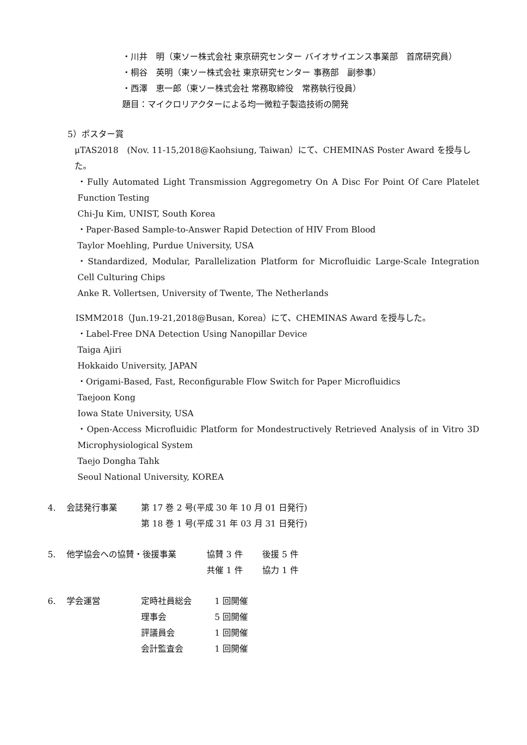・川井　明（東ソー株式会社 東京研究センター バイオサイエンス事業部　首席研究員）
・桐谷　英明（東ソー株式会社 東京研究センター 事務部　副参事）
・西澤　恵一郎（東ソー株式会社 常務取締役　常務執行役員）
題目：マイクロリアクターによる均一微粒子製造技術の開発
5）ポスター賞
μTAS2018　(Nov. 11-15,2018@Kaohsiung, Taiwan）にて、CHEMINAS Poster Award を授与した。
・Fully Automated Light Transmission Aggregometry On A Disc For Point Of Care Platelet Function Testing
Chi-Ju Kim, UNIST, South Korea
・Paper-Based Sample-to-Answer Rapid Detection of HIV From Blood
Taylor Moehling, Purdue University, USA
・Standardized, Modular, Parallelization Platform for Microfluidic Large-Scale Integration Cell Culturing Chips
Anke R. Vollertsen, University of Twente, The Netherlands
ISMM2018（Jun.19-21,2018@Busan, Korea）にて、CHEMINAS Award を授与した。
・Label-Free DNA Detection Using Nanopillar Device
Taiga Ajiri
Hokkaido University, JAPAN
・Origami-Based, Fast, Reconfigurable Flow Switch for Paper Microfluidics
Taejoon Kong
Iowa State University, USA
・Open-Access Microfluidic Platform for Mondestructively Retrieved Analysis of in Vitro 3D Microphysiological System
Taejo Dongha Tahk
Seoul National University, KOREA
4. 会誌発行事業 第 17 巻 2 号(平成 30 年 10 月 01 日発行)
第 18 巻 1 号(平成 31 年 03 月 31 日発行)
5. 他学協会への協賛・後援事業 協賛 3 件 後援 5 件
共催 1 件 協力 1 件
6. 学会運営 定時社員総会 1 回開催
理事会 5 回開催
評議員会 1 回開催
会計監査会 1 回開催